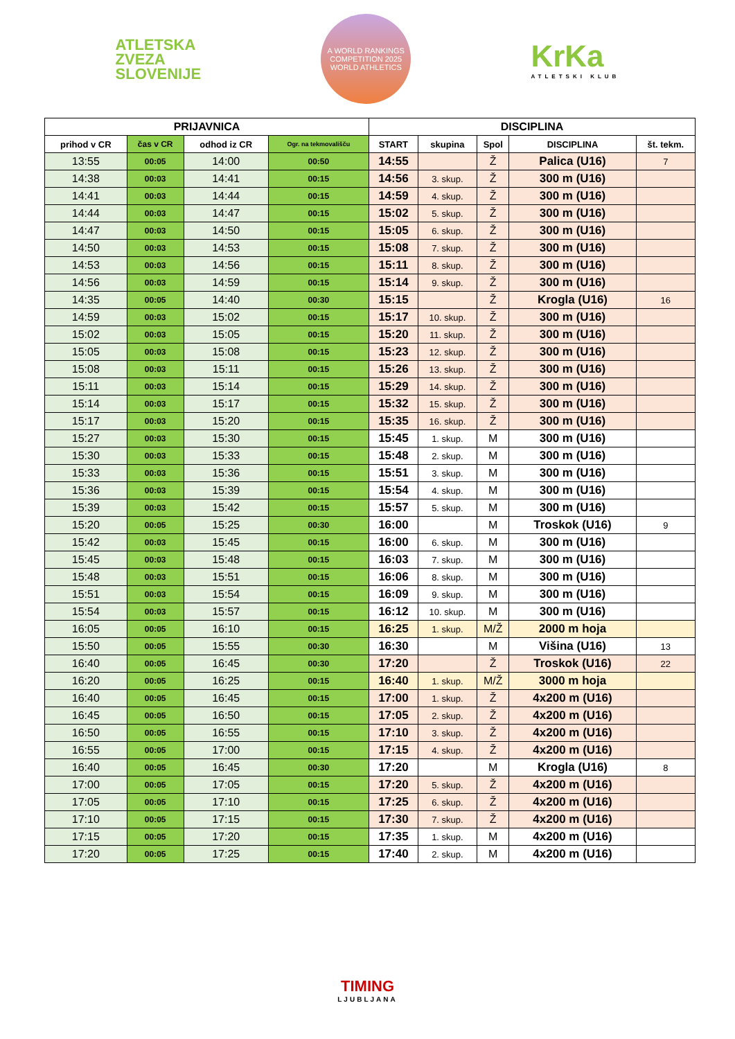ATLETSKA
ZVEZA
SLOVENIJE
A WORLD RANKINGS COMPETITION 2025
WORLD ATHLETICS
KrKa
ATLETSKI KLUB
| PRIJAVNICA | | | | DISCIPLINA | | | | |
| --- | --- | --- | --- | --- | --- | --- | --- | --- |
| prihod v CR | čas v CR | odhod iz CR | Ogr. na tekmovališču | START | skupina | Spol | DISCIPLINA | št. tekm. |
| 13:55 | 00:05 | 14:00 | 00:50 | 14:55 | | Ž | Palica (U16) | 7 |
| 14:38 | 00:03 | 14:41 | 00:15 | 14:56 | 3. skup. | Ž | 300 m (U16) | |
| 14:41 | 00:03 | 14:44 | 00:15 | 14:59 | 4. skup. | Ž | 300 m (U16) | |
| 14:44 | 00:03 | 14:47 | 00:15 | 15:02 | 5. skup. | Ž | 300 m (U16) | |
| 14:47 | 00:03 | 14:50 | 00:15 | 15:05 | 6. skup. | Ž | 300 m (U16) | |
| 14:50 | 00:03 | 14:53 | 00:15 | 15:08 | 7. skup. | Ž | 300 m (U16) | |
| 14:53 | 00:03 | 14:56 | 00:15 | 15:11 | 8. skup. | Ž | 300 m (U16) | |
| 14:56 | 00:03 | 14:59 | 00:15 | 15:14 | 9. skup. | Ž | 300 m (U16) | |
| 14:35 | 00:05 | 14:40 | 00:30 | 15:15 | | Ž | Krogla (U16) | 16 |
| 14:59 | 00:03 | 15:02 | 00:15 | 15:17 | 10. skup. | Ž | 300 m (U16) | |
| 15:02 | 00:03 | 15:05 | 00:15 | 15:20 | 11. skup. | Ž | 300 m (U16) | |
| 15:05 | 00:03 | 15:08 | 00:15 | 15:23 | 12. skup. | Ž | 300 m (U16) | |
| 15:08 | 00:03 | 15:11 | 00:15 | 15:26 | 13. skup. | Ž | 300 m (U16) | |
| 15:11 | 00:03 | 15:14 | 00:15 | 15:29 | 14. skup. | Ž | 300 m (U16) | |
| 15:14 | 00:03 | 15:17 | 00:15 | 15:32 | 15. skup. | Ž | 300 m (U16) | |
| 15:17 | 00:03 | 15:20 | 00:15 | 15:35 | 16. skup. | Ž | 300 m (U16) | |
| 15:27 | 00:03 | 15:30 | 00:15 | 15:45 | 1. skup. | M | 300 m (U16) | |
| 15:30 | 00:03 | 15:33 | 00:15 | 15:48 | 2. skup. | M | 300 m (U16) | |
| 15:33 | 00:03 | 15:36 | 00:15 | 15:51 | 3. skup. | M | 300 m (U16) | |
| 15:36 | 00:03 | 15:39 | 00:15 | 15:54 | 4. skup. | M | 300 m (U16) | |
| 15:39 | 00:03 | 15:42 | 00:15 | 15:57 | 5. skup. | M | 300 m (U16) | |
| 15:20 | 00:05 | 15:25 | 00:30 | 16:00 | | M | Troskok (U16) | 9 |
| 15:42 | 00:03 | 15:45 | 00:15 | 16:00 | 6. skup. | M | 300 m (U16) | |
| 15:45 | 00:03 | 15:48 | 00:15 | 16:03 | 7. skup. | M | 300 m (U16) | |
| 15:48 | 00:03 | 15:51 | 00:15 | 16:06 | 8. skup. | M | 300 m (U16) | |
| 15:51 | 00:03 | 15:54 | 00:15 | 16:09 | 9. skup. | M | 300 m (U16) | |
| 15:54 | 00:03 | 15:57 | 00:15 | 16:12 | 10. skup. | M | 300 m (U16) | |
| 16:05 | 00:05 | 16:10 | 00:15 | 16:25 | 1. skup. | M/Ž | 2000 m hoja | |
| 15:50 | 00:05 | 15:55 | 00:30 | 16:30 | | M | Višina (U16) | 13 |
| 16:40 | 00:05 | 16:45 | 00:30 | 17:20 | | Ž | Troskok (U16) | 22 |
| 16:20 | 00:05 | 16:25 | 00:15 | 16:40 | 1. skup. | M/Ž | 3000 m hoja | |
| 16:40 | 00:05 | 16:45 | 00:15 | 17:00 | 1. skup. | Ž | 4x200 m (U16) | |
| 16:45 | 00:05 | 16:50 | 00:15 | 17:05 | 2. skup. | Ž | 4x200 m (U16) | |
| 16:50 | 00:05 | 16:55 | 00:15 | 17:10 | 3. skup. | Ž | 4x200 m (U16) | |
| 16:55 | 00:05 | 17:00 | 00:15 | 17:15 | 4. skup. | Ž | 4x200 m (U16) | |
| 16:40 | 00:05 | 16:45 | 00:30 | 17:20 | | M | Krogla (U16) | 8 |
| 17:00 | 00:05 | 17:05 | 00:15 | 17:20 | 5. skup. | Ž | 4x200 m (U16) | |
| 17:05 | 00:05 | 17:10 | 00:15 | 17:25 | 6. skup. | Ž | 4x200 m (U16) | |
| 17:10 | 00:05 | 17:15 | 00:15 | 17:30 | 7. skup. | Ž | 4x200 m (U16) | |
| 17:15 | 00:05 | 17:20 | 00:15 | 17:35 | 1. skup. | M | 4x200 m (U16) | |
| 17:20 | 00:05 | 17:25 | 00:15 | 17:40 | 2. skup. | M | 4x200 m (U16) | |
TIMING
LJUBLJANA